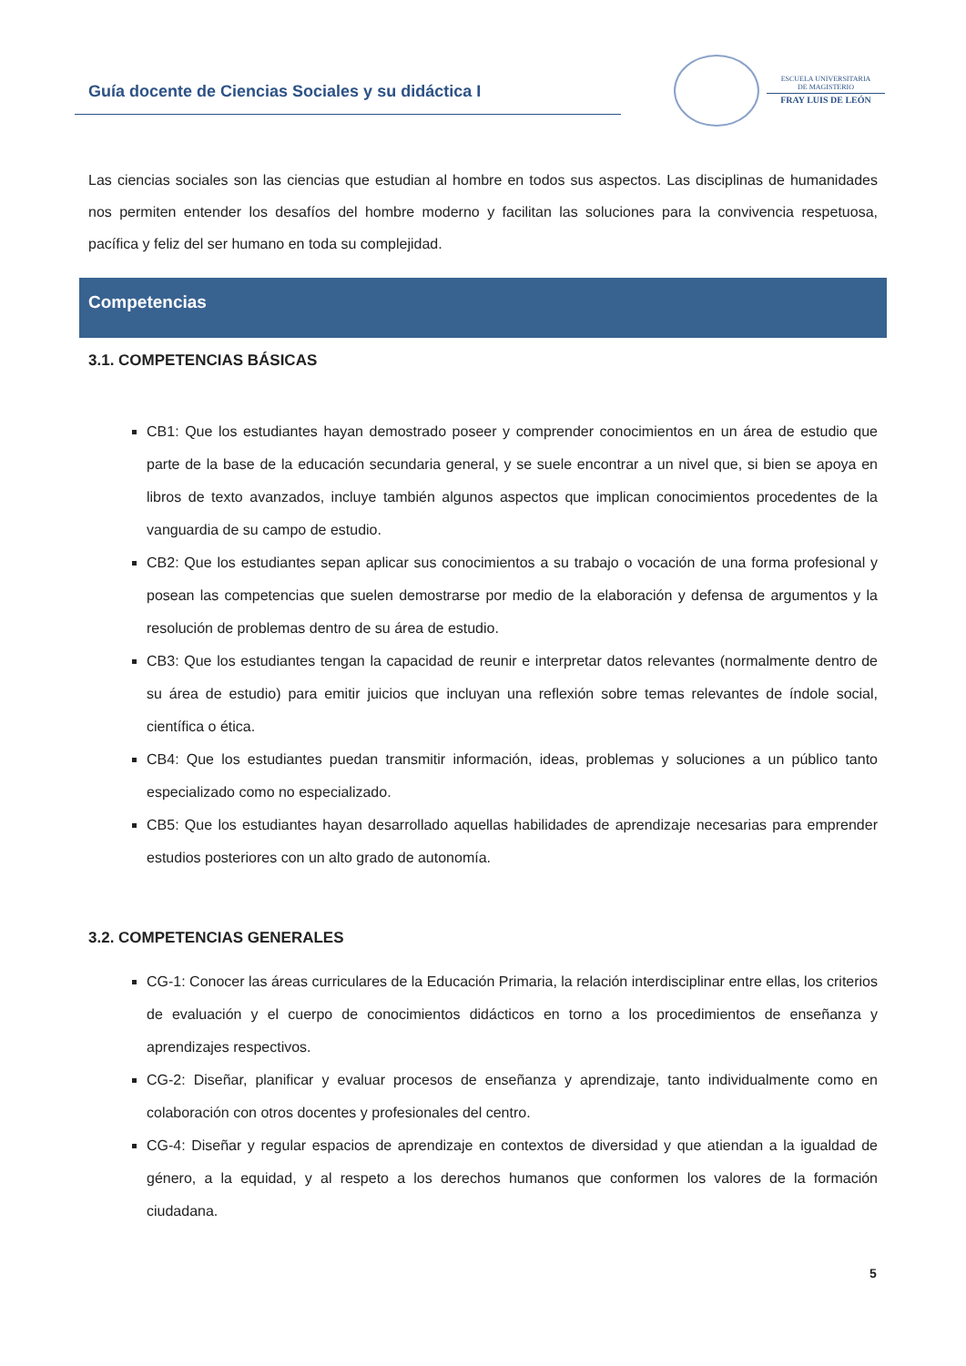Guía docente de Ciencias Sociales y su didáctica I
ESCUELA UNIVERSITARIA
DE MAGISTERIO
FRAY LUIS DE LEÓN
Las ciencias sociales son las ciencias que estudian al hombre en todos sus aspectos. Las disciplinas de humanidades nos permiten entender los desafíos del hombre moderno y facilitan las soluciones para la convivencia respetuosa, pacífica y feliz del ser humano en toda su complejidad.
Competencias
3.1. COMPETENCIAS BÁSICAS
CB1: Que los estudiantes hayan demostrado poseer y comprender conocimientos en un área de estudio que parte de la base de la educación secundaria general, y se suele encontrar a un nivel que, si bien se apoya en libros de texto avanzados, incluye también algunos aspectos que implican conocimientos procedentes de la vanguardia de su campo de estudio.
CB2: Que los estudiantes sepan aplicar sus conocimientos a su trabajo o vocación de una forma profesional y posean las competencias que suelen demostrarse por medio de la elaboración y defensa de argumentos y la resolución de problemas dentro de su área de estudio.
CB3: Que los estudiantes tengan la capacidad de reunir e interpretar datos relevantes (normalmente dentro de su área de estudio) para emitir juicios que incluyan una reflexión sobre temas relevantes de índole social, científica o ética.
CB4: Que los estudiantes puedan transmitir información, ideas, problemas y soluciones a un público tanto especializado como no especializado.
CB5: Que los estudiantes hayan desarrollado aquellas habilidades de aprendizaje necesarias para emprender estudios posteriores con un alto grado de autonomía.
3.2. COMPETENCIAS GENERALES
CG-1: Conocer las áreas curriculares de la Educación Primaria, la relación interdisciplinar entre ellas, los criterios de evaluación y el cuerpo de conocimientos didácticos en torno a los procedimientos de enseñanza y aprendizajes respectivos.
CG-2: Diseñar, planificar y evaluar procesos de enseñanza y aprendizaje, tanto individualmente como en colaboración con otros docentes y profesionales del centro.
CG-4: Diseñar y regular espacios de aprendizaje en contextos de diversidad y que atiendan a la igualdad de género, a la equidad, y al respeto a los derechos humanos que conformen los valores de la formación ciudadana.
5